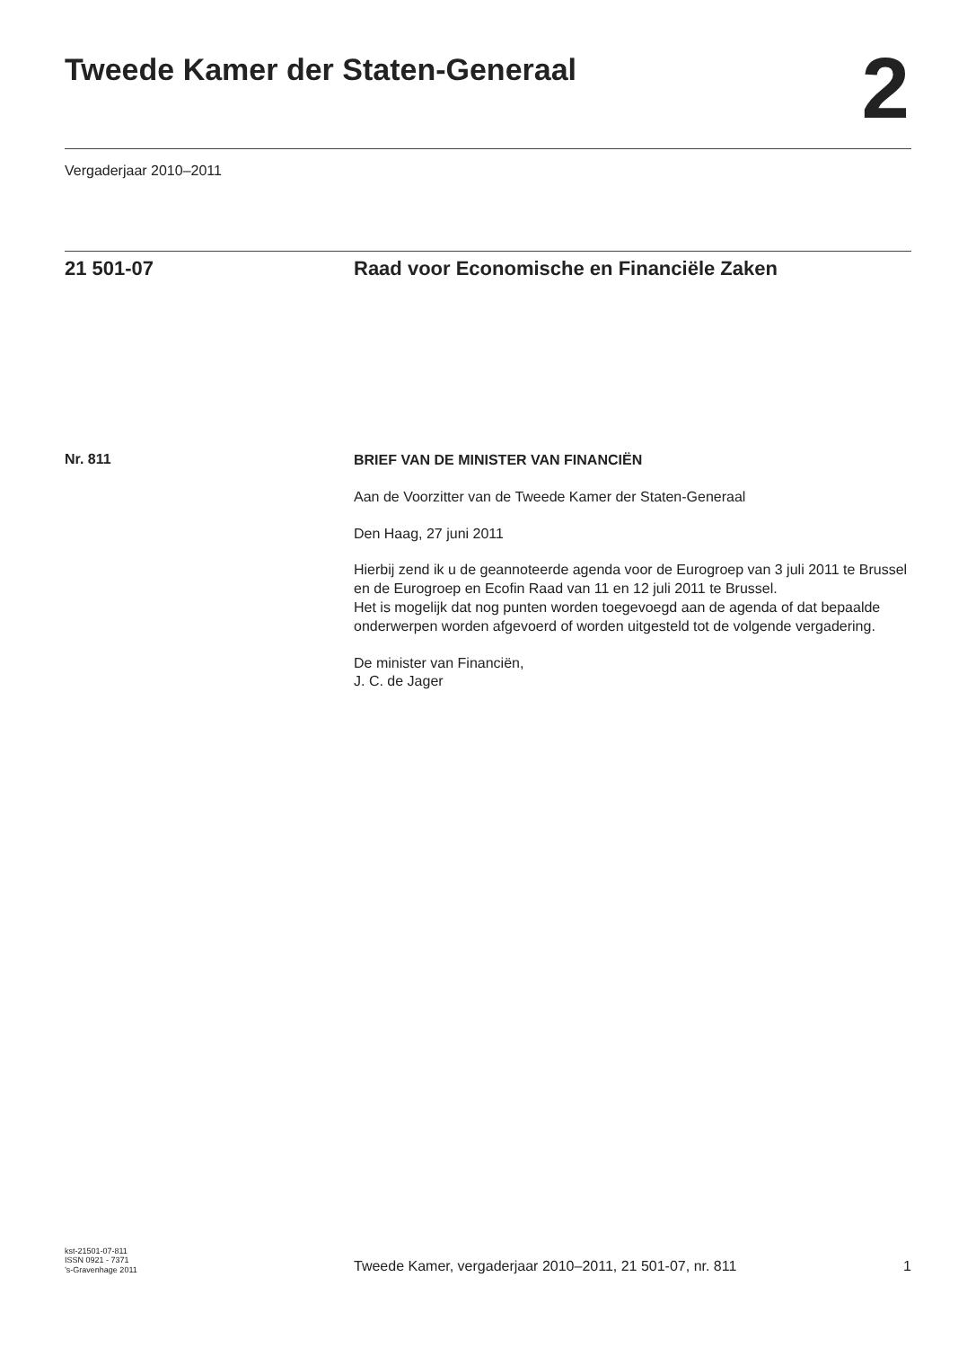Tweede Kamer der Staten-Generaal
2
Vergaderjaar 2010–2011
21 501-07 Raad voor Economische en Financiële Zaken
Nr. 811
BRIEF VAN DE MINISTER VAN FINANCIËN
Aan de Voorzitter van de Tweede Kamer der Staten-Generaal
Den Haag, 27 juni 2011
Hierbij zend ik u de geannoteerde agenda voor de Eurogroep van 3 juli 2011 te Brussel en de Eurogroep en Ecofin Raad van 11 en 12 juli 2011 te Brussel.
Het is mogelijk dat nog punten worden toegevoegd aan de agenda of dat bepaalde onderwerpen worden afgevoerd of worden uitgesteld tot de volgende vergadering.
De minister van Financiën,
J. C. de Jager
kst-21501-07-811
ISSN 0921 - 7371
’s-Gravenhage 2011
Tweede Kamer, vergaderjaar 2010–2011, 21 501-07, nr. 811
1